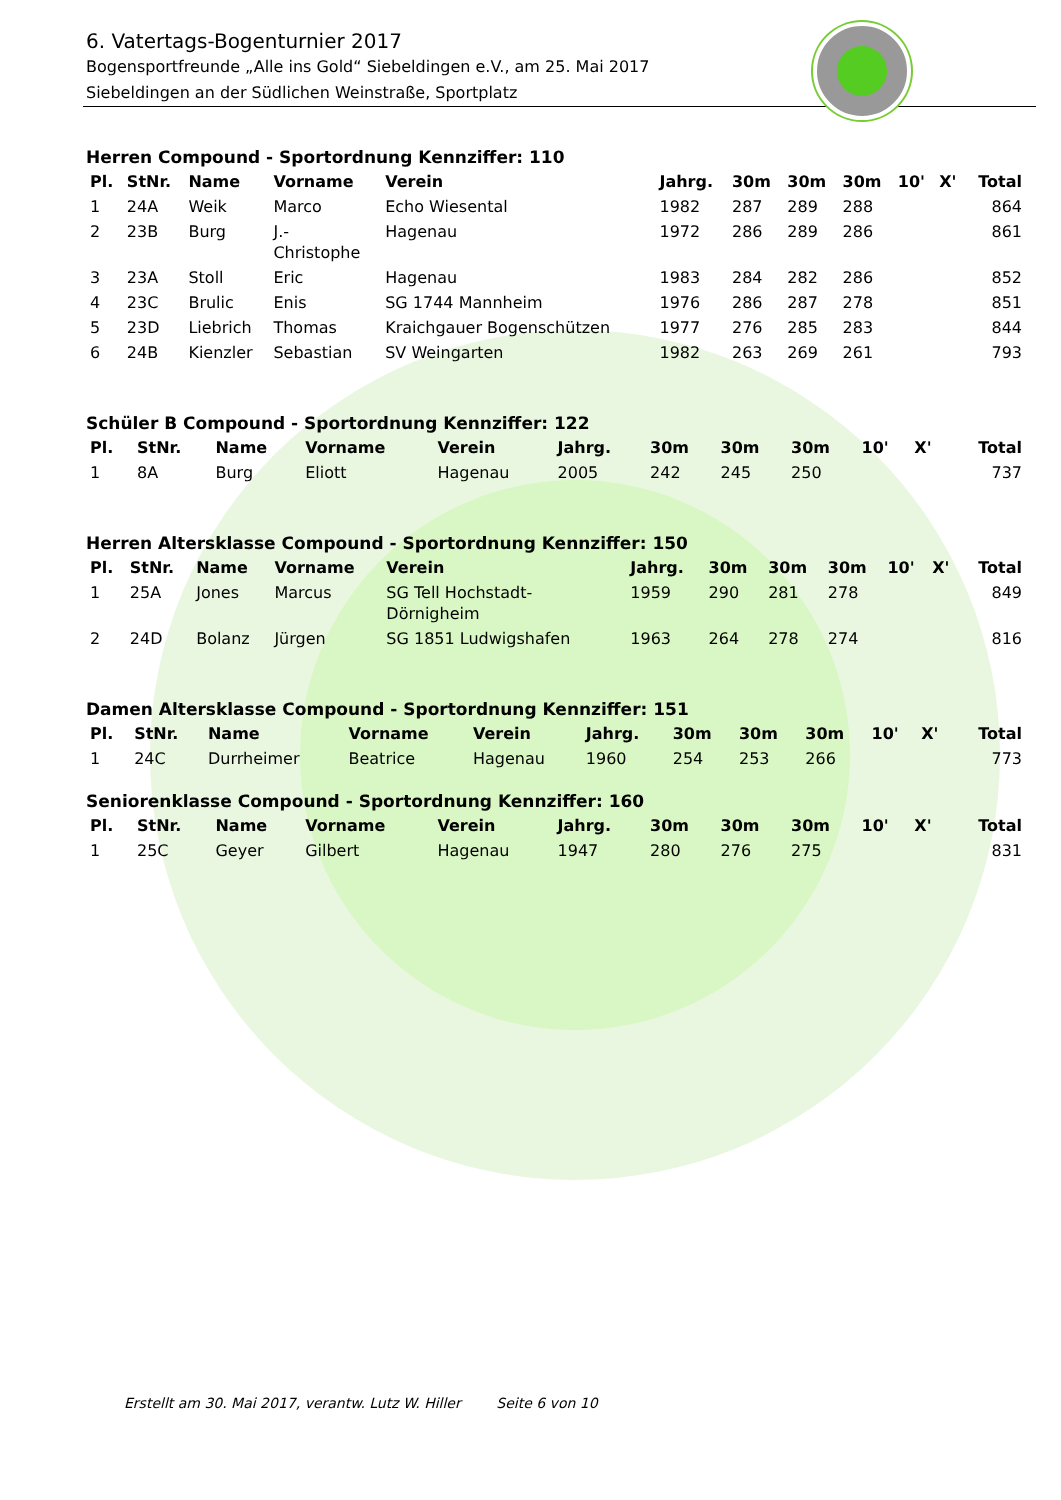6. Vatertags-Bogenturnier 2017
Bogensportfreunde „Alle ins Gold“ Siebeldingen e.V., am 25. Mai 2017
Siebeldingen an der Südlichen Weinstraße, Sportplatz
Herren Compound - Sportordnung Kennziffer: 110
| Pl. | StNr. | Name | Vorname | Verein | Jahrg. | 30m | 30m | 30m | 10' | X' | Total |
| --- | --- | --- | --- | --- | --- | --- | --- | --- | --- | --- | --- |
| 1 | 24A | Weik | Marco | Echo Wiesental | 1982 | 287 | 289 | 288 | | | 864 |
| 2 | 23B | Burg | J.- Christophe | Hagenau | 1972 | 286 | 289 | 286 | | | 861 |
| 3 | 23A | Stoll | Eric | Hagenau | 1983 | 284 | 282 | 286 | | | 852 |
| 4 | 23C | Brulic | Enis | SG 1744 Mannheim | 1976 | 286 | 287 | 278 | | | 851 |
| 5 | 23D | Liebrich | Thomas | Kraichgauer Bogenschützen | 1977 | 276 | 285 | 283 | | | 844 |
| 6 | 24B | Kienzler | Sebastian | SV Weingarten | 1982 | 263 | 269 | 261 | | | 793 |
Schüler B Compound - Sportordnung Kennziffer: 122
| Pl. | StNr. | Name | Vorname | Verein | Jahrg. | 30m | 30m | 30m | 10' | X' | Total |
| --- | --- | --- | --- | --- | --- | --- | --- | --- | --- | --- | --- |
| 1 | 8A | Burg | Eliott | Hagenau | 2005 | 242 | 245 | 250 | | | 737 |
Herren Altersklasse Compound - Sportordnung Kennziffer: 150
| Pl. | StNr. | Name | Vorname | Verein | Jahrg. | 30m | 30m | 30m | 10' | X' | Total |
| --- | --- | --- | --- | --- | --- | --- | --- | --- | --- | --- | --- |
| 1 | 25A | Jones | Marcus | SG Tell Hochstadt- Dörnigheim | 1959 | 290 | 281 | 278 | | | 849 |
| 2 | 24D | Bolanz | Jürgen | SG 1851 Ludwigshafen | 1963 | 264 | 278 | 274 | | | 816 |
Damen Altersklasse Compound - Sportordnung Kennziffer: 151
| Pl. | StNr. | Name | Vorname | Verein | Jahrg. | 30m | 30m | 30m | 10' | X' | Total |
| --- | --- | --- | --- | --- | --- | --- | --- | --- | --- | --- | --- |
| 1 | 24C | Durrheimer | Beatrice | Hagenau | 1960 | 254 | 253 | 266 | | | 773 |
Seniorenklasse Compound - Sportordnung Kennziffer: 160
| Pl. | StNr. | Name | Vorname | Verein | Jahrg. | 30m | 30m | 30m | 10' | X' | Total |
| --- | --- | --- | --- | --- | --- | --- | --- | --- | --- | --- | --- |
| 1 | 25C | Geyer | Gilbert | Hagenau | 1947 | 280 | 276 | 275 | | | 831 |
Erstellt am 30. Mai 2017, verantw. Lutz W. Hiller Seite 6 von 10